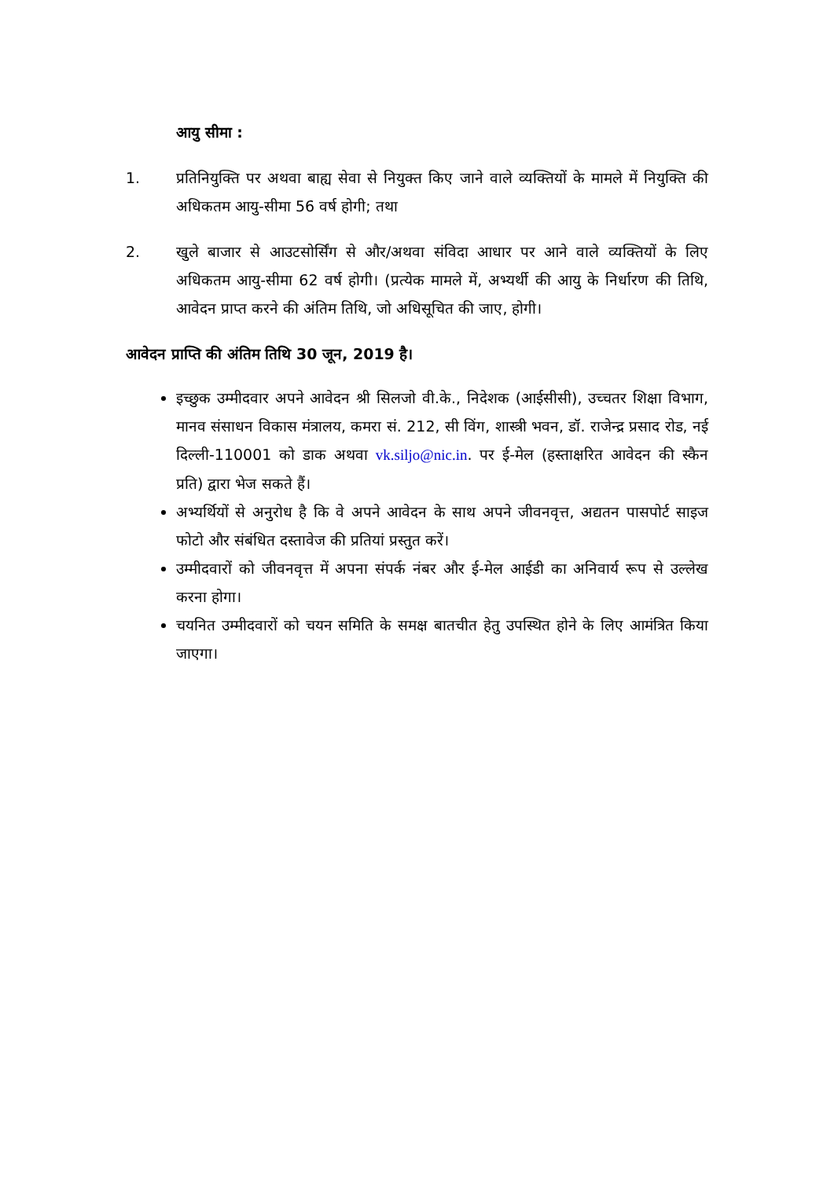आयु सीमा :
1. प्रतिनियुक्ति पर अथवा बाह्य सेवा से नियुक्त किए जाने वाले व्यक्तियों के मामले में नियुक्ति की अधिकतम आयु-सीमा 56 वर्ष होगी; तथा
2. खुले बाजार से आउटसोर्सिंग से और/अथवा संविदा आधार पर आने वाले व्यक्तियों के लिए अधिकतम आयु-सीमा 62 वर्ष होगी। (प्रत्येक मामले में, अभ्यर्थी की आयु के निर्धारण की तिथि, आवेदन प्राप्त करने की अंतिम तिथि, जो अधिसूचित की जाए, होगी।
आवेदन प्राप्ति की अंतिम तिथि 30 जून, 2019 है।
इच्छुक उम्मीदवार अपने आवेदन श्री सिलजो वी.के., निदेशक (आईसीसी), उच्चतर शिक्षा विभाग, मानव संसाधन विकास मंत्रालय, कमरा सं. 212, सी विंग, शास्त्री भवन, डॉ. राजेन्द्र प्रसाद रोड, नई दिल्ली-110001 को डाक अथवा vk.siljo@nic.in. पर ई-मेल (हस्ताक्षरित आवेदन की स्कैन प्रति) द्वारा भेज सकते हैं।
अभ्यर्थियों से अनुरोध है कि वे अपने आवेदन के साथ अपने जीवनवृत्त, अद्यतन पासपोर्ट साइज फोटो और संबंधित दस्तावेज की प्रतियां प्रस्तुत करें।
उम्मीदवारों को जीवनवृत्त में अपना संपर्क नंबर और ई-मेल आईडी का अनिवार्य रूप से उल्लेख करना होगा।
चयनित उम्मीदवारों को चयन समिति के समक्ष बातचीत हेतु उपस्थित होने के लिए आमंत्रित किया जाएगा।